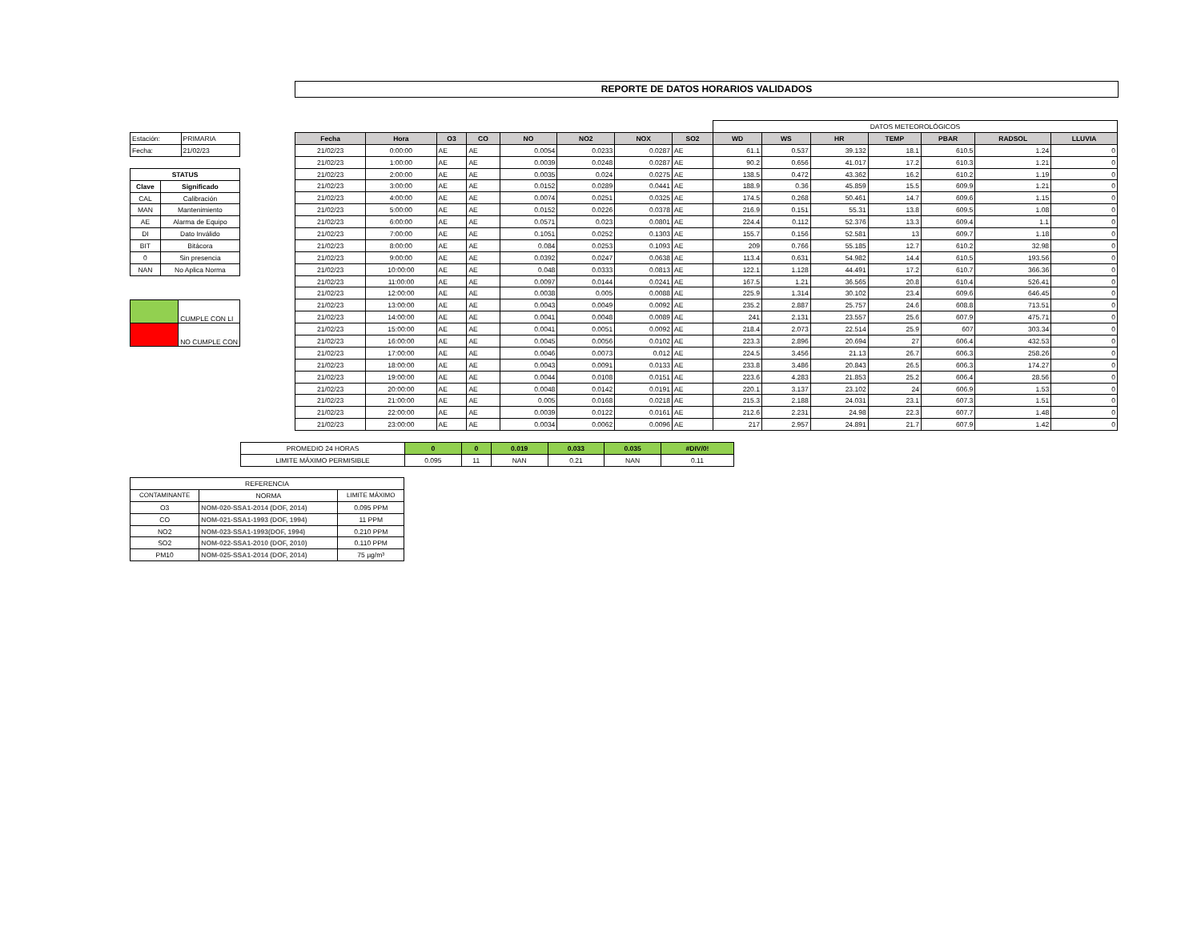REPORTE DE DATOS HORARIOS VALIDADOS
| Estación: | PRIMARIA |
| Fecha: | 21/02/23 |
| STATUS | |
| Clave | Significado |
| CAL | Calibración |
| MAN | Mantenimiento |
| AE | Alarma de Equipo |
| DI | Dato Inválido |
| BIT | Bitácora |
| 0 | Sin presencia |
| NAN | No Aplica Norma |
| | CUMPLE CON LI |
| | NO CUMPLE CON |
| | | | | | | | | DATOS METEOROLÓGICOS | | | | | | |
| Fecha | Hora | O3 | CO | NO | NO2 | NOX | SO2 | WD | WS | HR | TEMP | PBAR | RADSOL | LLUVIA |
| 21/02/23 | 0:00:00 | AE | AE | 0.0054 | 0.0233 | 0.0287 | AE | 61.1 | 0.537 | 39.132 | 18.1 | 610.5 | 1.24 | 0 |
| 21/02/23 | 1:00:00 | AE | AE | 0.0039 | 0.0248 | 0.0287 | AE | 90.2 | 0.656 | 41.017 | 17.2 | 610.3 | 1.21 | 0 |
| 21/02/23 | 2:00:00 | AE | AE | 0.0035 | 0.024 | 0.0275 | AE | 138.5 | 0.472 | 43.362 | 16.2 | 610.2 | 1.19 | 0 |
| 21/02/23 | 3:00:00 | AE | AE | 0.0152 | 0.0289 | 0.0441 | AE | 188.9 | 0.36 | 45.859 | 15.5 | 609.9 | 1.21 | 0 |
| 21/02/23 | 4:00:00 | AE | AE | 0.0074 | 0.0251 | 0.0325 | AE | 174.5 | 0.268 | 50.461 | 14.7 | 609.6 | 1.15 | 0 |
| 21/02/23 | 5:00:00 | AE | AE | 0.0152 | 0.0226 | 0.0378 | AE | 216.9 | 0.151 | 55.31 | 13.8 | 609.5 | 1.08 | 0 |
| 21/02/23 | 6:00:00 | AE | AE | 0.0571 | 0.023 | 0.0801 | AE | 224.4 | 0.112 | 52.376 | 13.3 | 609.4 | 1.1 | 0 |
| 21/02/23 | 7:00:00 | AE | AE | 0.1051 | 0.0252 | 0.1303 | AE | 155.7 | 0.156 | 52.581 | 13 | 609.7 | 1.18 | 0 |
| 21/02/23 | 8:00:00 | AE | AE | 0.084 | 0.0253 | 0.1093 | AE | 209 | 0.766 | 55.185 | 12.7 | 610.2 | 32.98 | 0 |
| 21/02/23 | 9:00:00 | AE | AE | 0.0392 | 0.0247 | 0.0638 | AE | 113.4 | 0.631 | 54.982 | 14.4 | 610.5 | 193.56 | 0 |
| 21/02/23 | 10:00:00 | AE | AE | 0.048 | 0.0333 | 0.0813 | AE | 122.1 | 1.128 | 44.491 | 17.2 | 610.7 | 366.36 | 0 |
| 21/02/23 | 11:00:00 | AE | AE | 0.0097 | 0.0144 | 0.0241 | AE | 167.5 | 1.21 | 36.565 | 20.8 | 610.4 | 526.41 | 0 |
| 21/02/23 | 12:00:00 | AE | AE | 0.0038 | 0.005 | 0.0088 | AE | 225.9 | 1.314 | 30.102 | 23.4 | 609.6 | 646.45 | 0 |
| 21/02/23 | 13:00:00 | AE | AE | 0.0043 | 0.0049 | 0.0092 | AE | 235.2 | 2.887 | 25.757 | 24.6 | 608.8 | 713.51 | 0 |
| 21/02/23 | 14:00:00 | AE | AE | 0.0041 | 0.0048 | 0.0089 | AE | 241 | 2.131 | 23.557 | 25.6 | 607.9 | 475.71 | 0 |
| 21/02/23 | 15:00:00 | AE | AE | 0.0041 | 0.0051 | 0.0092 | AE | 218.4 | 2.073 | 22.514 | 25.9 | 607 | 303.34 | 0 |
| 21/02/23 | 16:00:00 | AE | AE | 0.0045 | 0.0056 | 0.0102 | AE | 223.3 | 2.896 | 20.694 | 27 | 606.4 | 432.53 | 0 |
| 21/02/23 | 17:00:00 | AE | AE | 0.0046 | 0.0073 | 0.012 | AE | 224.5 | 3.456 | 21.13 | 26.7 | 606.3 | 258.26 | 0 |
| 21/02/23 | 18:00:00 | AE | AE | 0.0043 | 0.0091 | 0.0133 | AE | 233.8 | 3.486 | 20.843 | 26.5 | 606.3 | 174.27 | 0 |
| 21/02/23 | 19:00:00 | AE | AE | 0.0044 | 0.0108 | 0.0151 | AE | 223.6 | 4.283 | 21.853 | 25.2 | 606.4 | 28.56 | 0 |
| 21/02/23 | 20:00:00 | AE | AE | 0.0048 | 0.0142 | 0.0191 | AE | 220.1 | 3.137 | 23.102 | 24 | 606.9 | 1.53 | 0 |
| 21/02/23 | 21:00:00 | AE | AE | 0.005 | 0.0168 | 0.0218 | AE | 215.3 | 2.188 | 24.031 | 23.1 | 607.3 | 1.51 | 0 |
| 21/02/23 | 22:00:00 | AE | AE | 0.0039 | 0.0122 | 0.0161 | AE | 212.6 | 2.231 | 24.98 | 22.3 | 607.7 | 1.48 | 0 |
| 21/02/23 | 23:00:00 | AE | AE | 0.0034 | 0.0062 | 0.0096 | AE | 217 | 2.957 | 24.891 | 21.7 | 607.9 | 1.42 | 0 |
| PROMEDIO 24 HORAS | 0 | 0 | 0.019 | 0.033 | 0.035 | #DIV/0! |
| LIMITE MÁXIMO PERMISIBLE | 0.095 | 11 | NAN | 0.21 | NAN | 0.11 |
| REFERENCIA | | |
| CONTAMINANTE | NORMA | LIMITE MÁXIMO |
| O3 | NOM-020-SSA1-2014 (DOF, 2014) | 0.095 PPM |
| CO | NOM-021-SSA1-1993 (DOF, 1994) | 11 PPM |
| NO2 | NOM-023-SSA1-1993(DOF, 1994) | 0.210 PPM |
| SO2 | NOM-022-SSA1-2010 (DOF, 2010) | 0.110 PPM |
| PM10 | NOM-025-SSA1-2014 (DOF, 2014) | 75 µg/m³ |